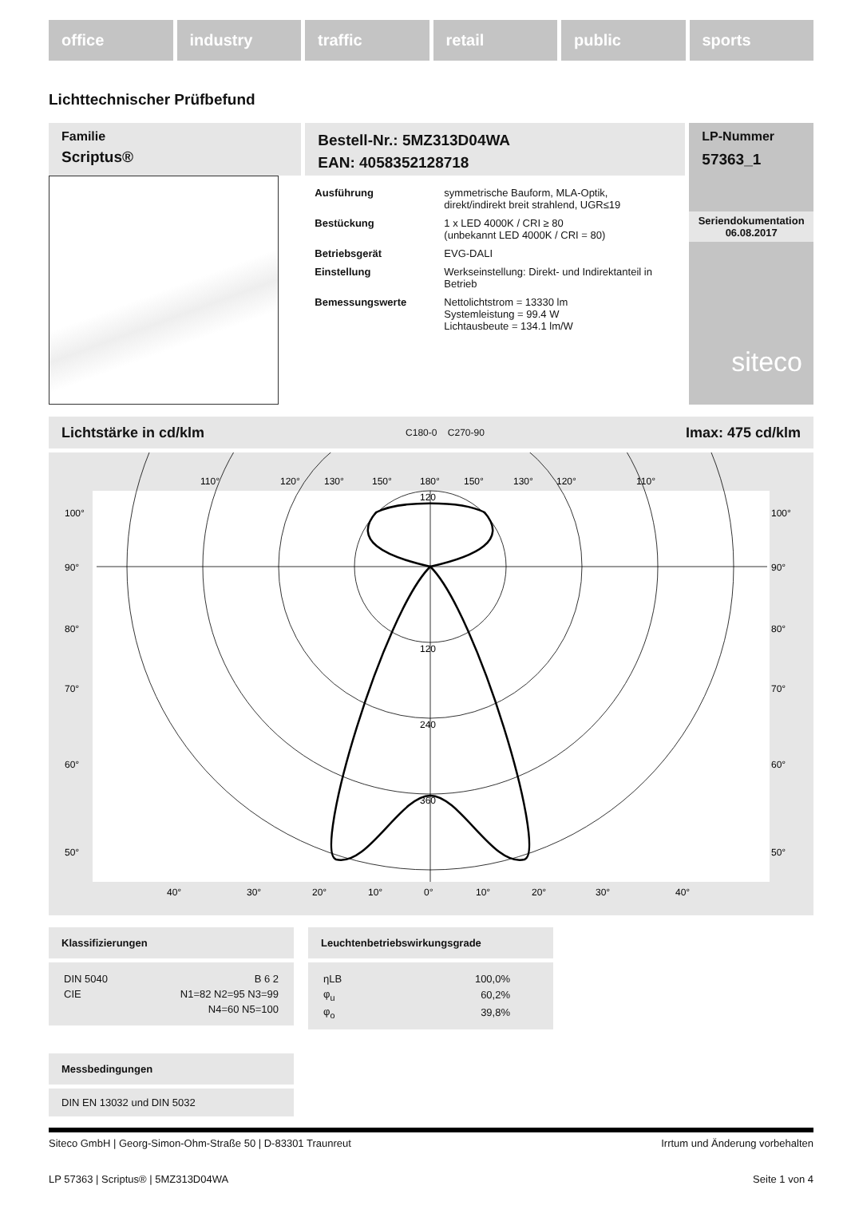office industry traffic retail public sports
Lichttechnischer Prüfbefund
Familie
Scriptus®
Bestell-Nr.: 5MZ313D04WA
EAN: 4058352128718
| Ausführung | symmetrische Bauform, MLA-Optik, direkt/indirekt breit strahlend, UGR≤19 |
| Bestückung | 1 x LED 4000K / CRI ≥ 80 (unbekannt LED 4000K / CRI = 80) |
| Betriebsgerät | EVG-DALI |
| Einstellung | Werkseinstellung: Direkt- und Indirektanteil in Betrieb |
| Bemessungswerte | Nettolichtstrom = 13330 lm Systemleistung = 99.4 W Lichtausbeute = 134.1 lm/W |
LP-Nummer
57363_1
Seriendokumentation
06.08.2017
siteco
Lichtstärke in cd/klm C180-0 C270-90 Imax: 475 cd/klm
100°
90°
80°
70°
60°
50°
100°
90°
80°
70°
60°
50°
110°
120°
130°
150°
180°
150°
130°
120°
110°
120
120
240
360
40°
30°
20°
10°
0°
10°
20°
30°
40°
Klassifizierungen
| DIN 5040 | B 6 2 |
| CIE | N1=82 N2=95 N3=99 |
| | N4=60 N5=100 |
Leuchtenbetriebswirkungsgrade
| ηLB | 100,0% |
| φ<sub>u</sub> | 60,2% |
| φ<sub>o</sub> | 39,8% |
Messbedingungen
DIN EN 13032 und DIN 5032
Siteco GmbH | Georg-Simon-Ohm-Straße 50 | D-83301 Traunreut Irrtum und Änderung vorbehalten
LP 57363 | Scriptus® | 5MZ313D04WA Seite 1 von 4